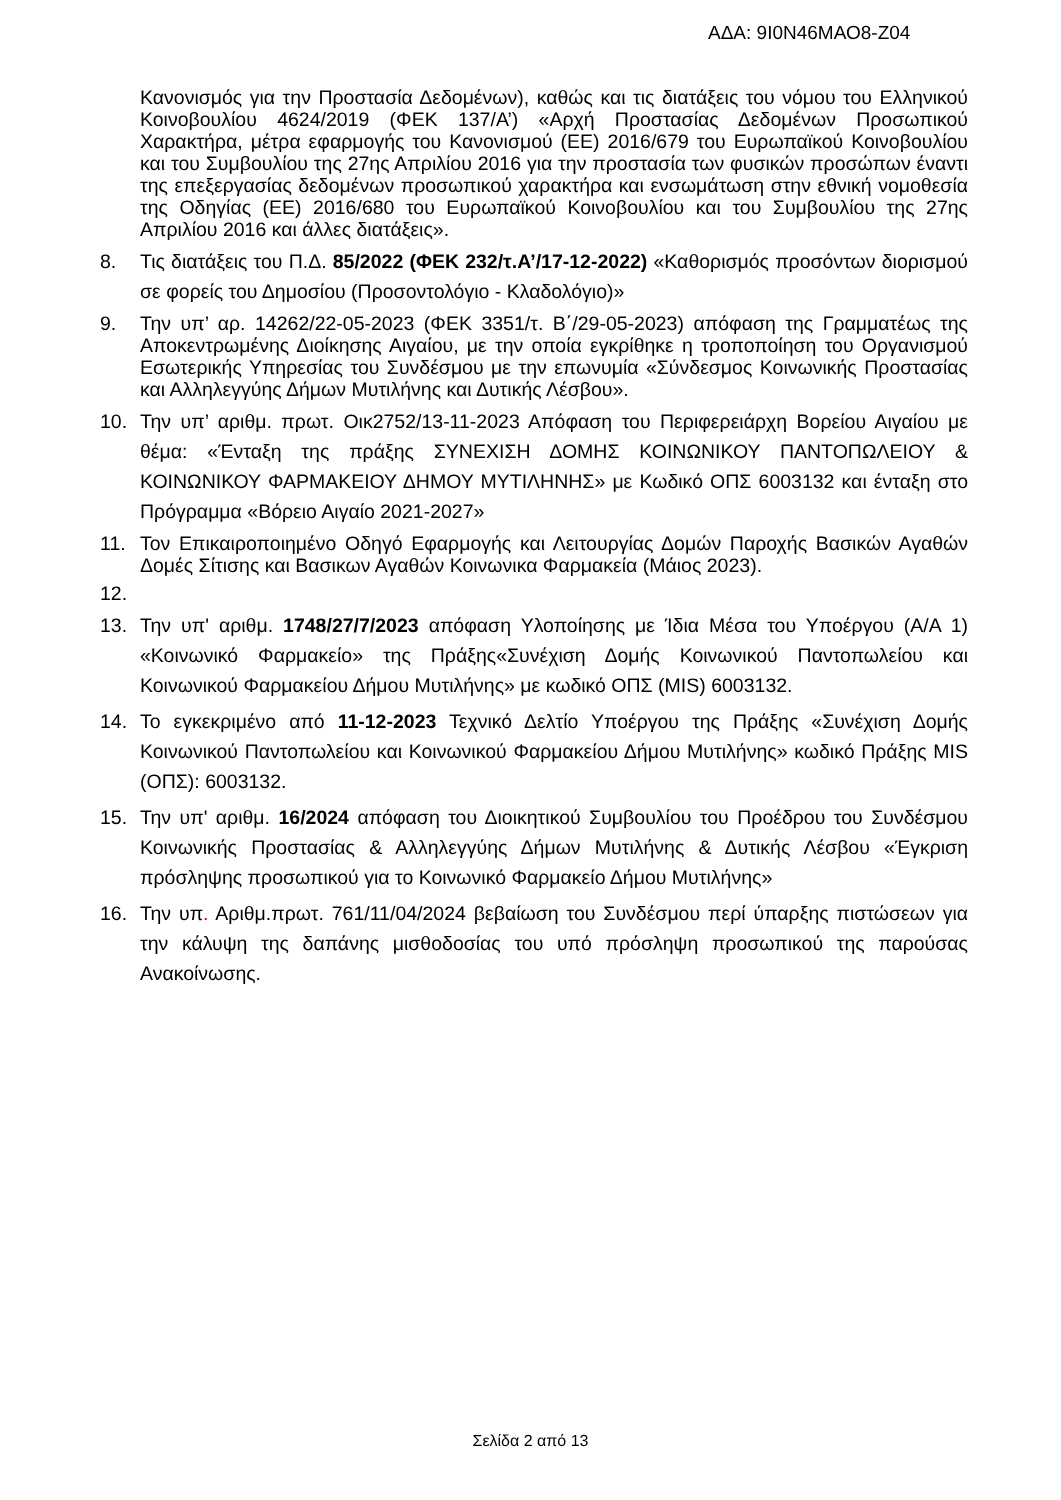ΑΔΑ: 9Ι0Ν46ΜΑΟ8-Ζ04
Κανονισμός για την Προστασία Δεδομένων), καθώς και τις διατάξεις του νόμου του Ελληνικού Κοινοβουλίου 4624/2019 (ΦΕΚ 137/Α’) «Αρχή Προστασίας Δεδομένων Προσωπικού Χαρακτήρα, μέτρα εφαρμογής του Κανονισμού (ΕΕ) 2016/679 του Ευρωπαϊκού Κοινοβουλίου και του Συμβουλίου της 27ης Απριλίου 2016 για την προστασία των φυσικών προσώπων έναντι της επεξεργασίας δεδομένων προσωπικού χαρακτήρα και ενσωμάτωση στην εθνική νομοθεσία της Οδηγίας (ΕΕ) 2016/680 του Ευρωπαϊκού Κοινοβουλίου και του Συμβουλίου της 27ης Απριλίου 2016 και άλλες διατάξεις».
8. Τις διατάξεις του Π.Δ. 85/2022 (ΦΕΚ 232/τ.Α’/17-12-2022) «Καθορισμός προσόντων διορισμού σε φορείς του Δημοσίου (Προσοντολόγιο - Κλαδολόγιο)»
9. Την υπ’ αρ. 14262/22-05-2023 (ΦΕΚ 3351/τ. Β΄/29-05-2023) απόφαση της Γραμματέως της Αποκεντρωμένης Διοίκησης Αιγαίου, με την οποία εγκρίθηκε η τροποποίηση του Οργανισμού Εσωτερικής Υπηρεσίας του Συνδέσμου με την επωνυμία «Σύνδεσμος Κοινωνικής Προστασίας και Αλληλεγγύης Δήμων Μυτιλήνης και Δυτικής Λέσβου».
10. Την υπ’ αριθμ. πρωτ. Οικ2752/13-11-2023 Απόφαση του Περιφερειάρχη Βορείου Αιγαίου με θέμα: «Ένταξη της πράξης ΣΥΝΕΧΙΣΗ ΔΟΜΗΣ ΚΟΙΝΩΝΙΚΟΥ ΠΑΝΤΟΠΩΛΕΙΟΥ & ΚΟΙΝΩΝΙΚΟΥ ΦΑΡΜΑΚΕΙΟΥ ΔΗΜΟΥ ΜΥΤΙΛΗΝΗΣ» με Κωδικό ΟΠΣ 6003132 και ένταξη στο Πρόγραμμα «Βόρειο Αιγαίο 2021-2027»
11. Τον Επικαιροποιημένο Οδηγό Εφαρμογής και Λειτουργίας Δομών Παροχής Βασικών Αγαθών Δομές Σίτισης και Βασικων Αγαθών Κοινωνικα Φαρμακεία (Μάιος 2023).
12.
13. Την υπ' αριθμ. 1748/27/7/2023 απόφαση Υλοποίησης με Ίδια Μέσα του Υποέργου (Α/Α 1) «Κοινωνικό Φαρμακείο» της Πράξης«Συνέχιση Δομής Κοινωνικού Παντοπωλείου και Κοινωνικού Φαρμακείου Δήμου Μυτιλήνης» με κωδικό ΟΠΣ (MIS) 6003132.
14. Το εγκεκριμένο από 11-12-2023 Τεχνικό Δελτίο Υποέργου της Πράξης «Συνέχιση Δομής Κοινωνικού Παντοπωλείου και Κοινωνικού Φαρμακείου Δήμου Μυτιλήνης» κωδικό Πράξης MIS (ΟΠΣ): 6003132.
15. Την υπ' αριθμ. 16/2024 απόφαση του Διοικητικού Συμβουλίου του Προέδρου του Συνδέσμου Κοινωνικής Προστασίας & Αλληλεγγύης Δήμων Μυτιλήνης & Δυτικής Λέσβου «Έγκριση πρόσληψης προσωπικού για το Κοινωνικό Φαρμακείο Δήμου Μυτιλήνης»
16. Την υπ. Αριθμ.πρωτ. 761/11/04/2024 βεβαίωση του Συνδέσμου περί ύπαρξης πιστώσεων για την κάλυψη της δαπάνης μισθοδοσίας του υπό πρόσληψη προσωπικού της παρούσας Ανακοίνωσης.
Σελίδα 2 από 13